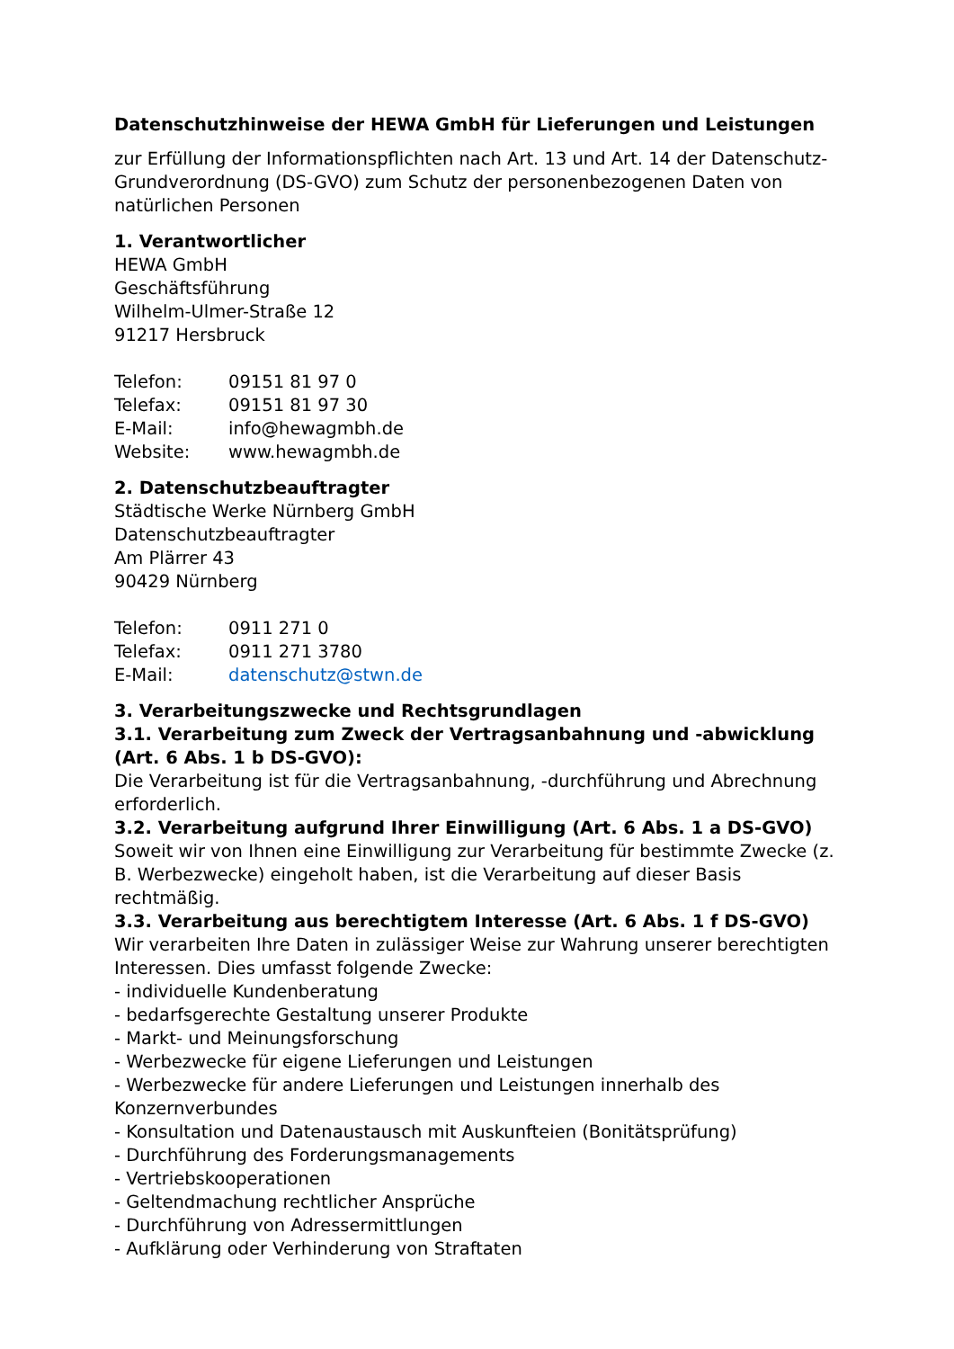Datenschutzhinweise der HEWA GmbH für Lieferungen und Leistungen
zur Erfüllung der Informationspflichten nach Art. 13 und Art. 14 der Datenschutz-Grundverordnung (DS-GVO) zum Schutz der personenbezogenen Daten von natürlichen Personen
1. Verantwortlicher
HEWA GmbH
Geschäftsführung
Wilhelm-Ulmer-Straße 12
91217 Hersbruck
Telefon: 09151 81 97 0
Telefax: 09151 81 97 30
E-Mail: info@hewagmbh.de
Website: www.hewagmbh.de
2. Datenschutzbeauftragter
Städtische Werke Nürnberg GmbH
Datenschutzbeauftragter
Am Plärrer 43
90429 Nürnberg
Telefon: 0911 271 0
Telefax: 0911 271 3780
E-Mail: datenschutz@stwn.de
3. Verarbeitungszwecke und Rechtsgrundlagen
3.1. Verarbeitung zum Zweck der Vertragsanbahnung und -abwicklung (Art. 6 Abs. 1 b DS-GVO):
Die Verarbeitung ist für die Vertragsanbahnung, -durchführung und Abrechnung erforderlich.
3.2. Verarbeitung aufgrund Ihrer Einwilligung (Art. 6 Abs. 1 a DS-GVO)
Soweit wir von Ihnen eine Einwilligung zur Verarbeitung für bestimmte Zwecke (z. B. Werbezwecke) eingeholt haben, ist die Verarbeitung auf dieser Basis rechtmäßig.
3.3. Verarbeitung aus berechtigtem Interesse (Art. 6 Abs. 1 f DS-GVO)
Wir verarbeiten Ihre Daten in zulässiger Weise zur Wahrung unserer berechtigten Interessen. Dies umfasst folgende Zwecke:
- individuelle Kundenberatung
- bedarfsgerechte Gestaltung unserer Produkte
- Markt- und Meinungsforschung
- Werbezwecke für eigene Lieferungen und Leistungen
- Werbezwecke für andere Lieferungen und Leistungen innerhalb des Konzernverbundes
- Konsultation und Datenaustausch mit Auskunfteien (Bonitätsprüfung)
- Durchführung des Forderungsmanagements
- Vertriebskooperationen
- Geltendmachung rechtlicher Ansprüche
- Durchführung von Adressermittlungen
- Aufklärung oder Verhinderung von Straftaten